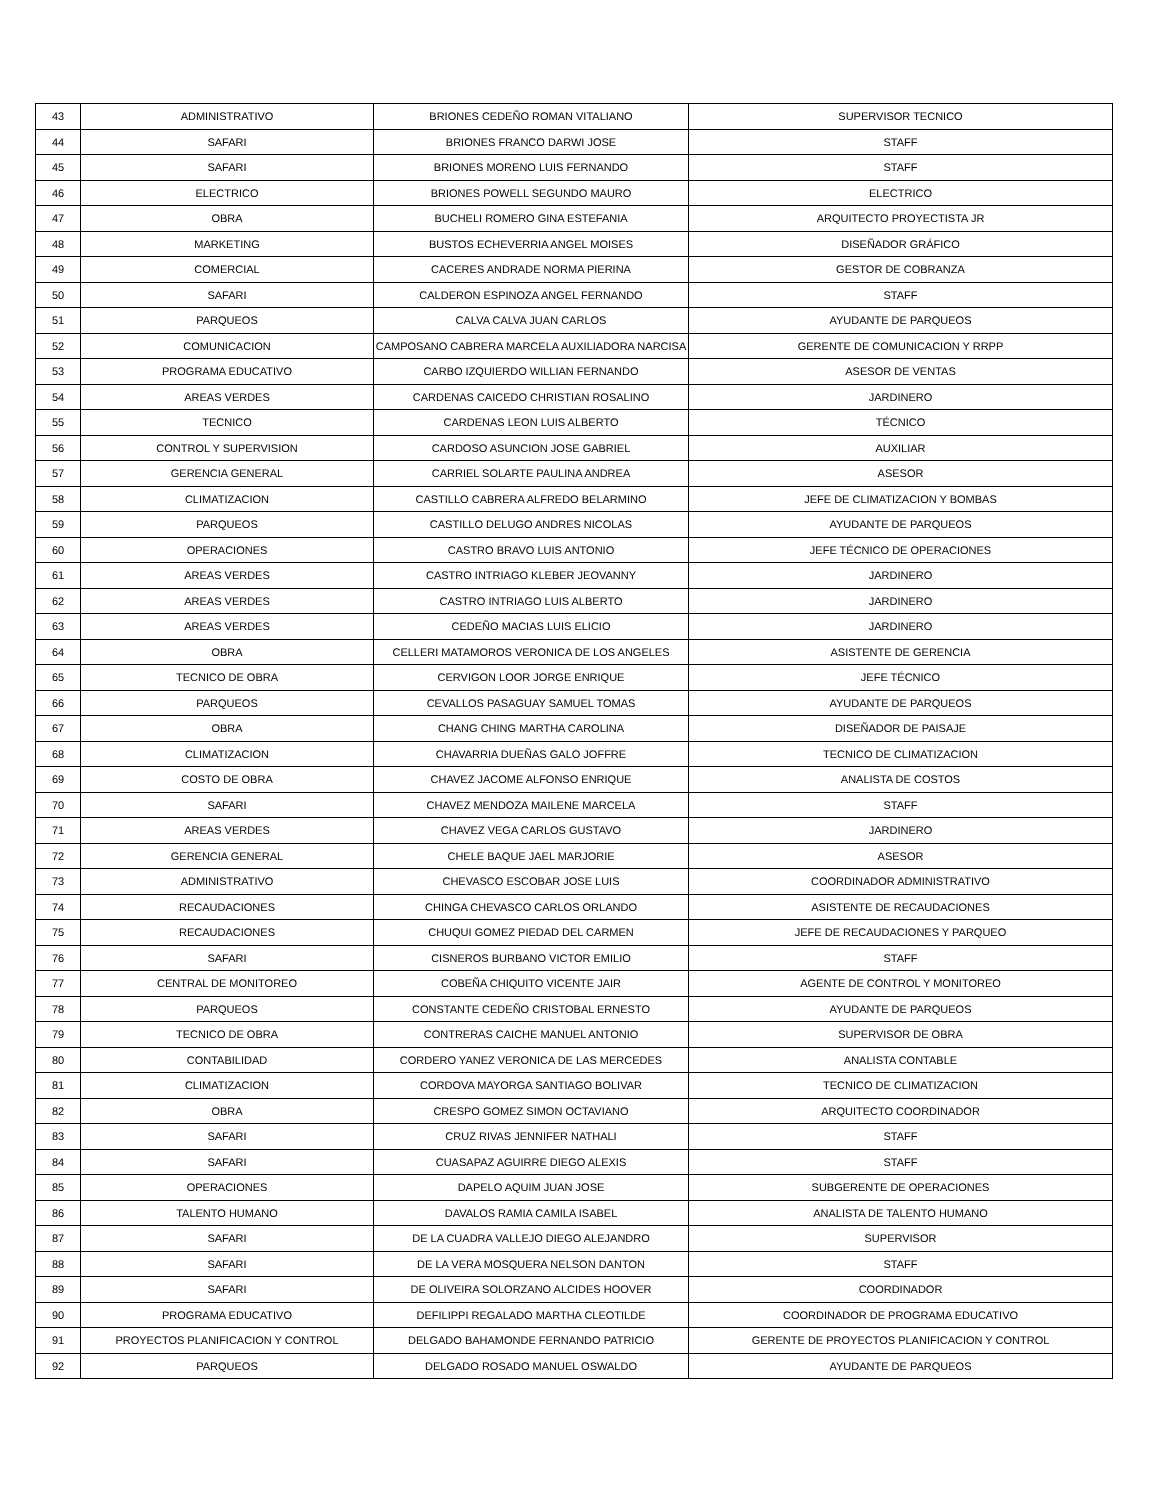| 43 | ADMINISTRATIVO | BRIONES CEDEÑO ROMAN VITALIANO | SUPERVISOR TECNICO |
| 44 | SAFARI | BRIONES FRANCO DARWI JOSE | STAFF |
| 45 | SAFARI | BRIONES MORENO LUIS FERNANDO | STAFF |
| 46 | ELECTRICO | BRIONES POWELL SEGUNDO MAURO | ELECTRICO |
| 47 | OBRA | BUCHELI ROMERO GINA ESTEFANIA | ARQUITECTO PROYECTISTA JR |
| 48 | MARKETING | BUSTOS ECHEVERRIA ANGEL MOISES | DISEÑADOR GRÁFICO |
| 49 | COMERCIAL | CACERES ANDRADE NORMA PIERINA | GESTOR DE COBRANZA |
| 50 | SAFARI | CALDERON ESPINOZA ANGEL FERNANDO | STAFF |
| 51 | PARQUEOS | CALVA CALVA JUAN CARLOS | AYUDANTE DE PARQUEOS |
| 52 | COMUNICACION | CAMPOSANO CABRERA MARCELA AUXILIADORA NARCISA | GERENTE DE COMUNICACION Y RRPP |
| 53 | PROGRAMA EDUCATIVO | CARBO IZQUIERDO WILLIAN FERNANDO | ASESOR DE VENTAS |
| 54 | AREAS VERDES | CARDENAS CAICEDO CHRISTIAN ROSALINO | JARDINERO |
| 55 | TECNICO | CARDENAS LEON LUIS ALBERTO | TÉCNICO |
| 56 | CONTROL Y SUPERVISION | CARDOSO ASUNCION JOSE GABRIEL | AUXILIAR |
| 57 | GERENCIA GENERAL | CARRIEL SOLARTE PAULINA ANDREA | ASESOR |
| 58 | CLIMATIZACION | CASTILLO CABRERA ALFREDO BELARMINO | JEFE DE CLIMATIZACION Y BOMBAS |
| 59 | PARQUEOS | CASTILLO DELUGO ANDRES NICOLAS | AYUDANTE DE PARQUEOS |
| 60 | OPERACIONES | CASTRO BRAVO LUIS ANTONIO | JEFE TÉCNICO DE OPERACIONES |
| 61 | AREAS VERDES | CASTRO INTRIAGO KLEBER JEOVANNY | JARDINERO |
| 62 | AREAS VERDES | CASTRO INTRIAGO LUIS ALBERTO | JARDINERO |
| 63 | AREAS VERDES | CEDEÑO MACIAS LUIS ELICIO | JARDINERO |
| 64 | OBRA | CELLERI MATAMOROS VERONICA DE LOS ANGELES | ASISTENTE DE GERENCIA |
| 65 | TECNICO DE OBRA | CERVIGON LOOR JORGE ENRIQUE | JEFE TÉCNICO |
| 66 | PARQUEOS | CEVALLOS PASAGUAY SAMUEL TOMAS | AYUDANTE DE PARQUEOS |
| 67 | OBRA | CHANG CHING MARTHA CAROLINA | DISEÑADOR DE PAISAJE |
| 68 | CLIMATIZACION | CHAVARRIA DUEÑAS GALO JOFFRE | TECNICO DE CLIMATIZACION |
| 69 | COSTO DE OBRA | CHAVEZ JACOME ALFONSO ENRIQUE | ANALISTA DE COSTOS |
| 70 | SAFARI | CHAVEZ MENDOZA MAILENE MARCELA | STAFF |
| 71 | AREAS VERDES | CHAVEZ VEGA CARLOS GUSTAVO | JARDINERO |
| 72 | GERENCIA GENERAL | CHELE BAQUE JAEL MARJORIE | ASESOR |
| 73 | ADMINISTRATIVO | CHEVASCO ESCOBAR JOSE LUIS | COORDINADOR ADMINISTRATIVO |
| 74 | RECAUDACIONES | CHINGA CHEVASCO CARLOS ORLANDO | ASISTENTE DE RECAUDACIONES |
| 75 | RECAUDACIONES | CHUQUI GOMEZ PIEDAD DEL CARMEN | JEFE DE RECAUDACIONES Y PARQUEO |
| 76 | SAFARI | CISNEROS BURBANO VICTOR EMILIO | STAFF |
| 77 | CENTRAL DE MONITOREO | COBEÑA CHIQUITO VICENTE JAIR | AGENTE DE CONTROL Y MONITOREO |
| 78 | PARQUEOS | CONSTANTE CEDEÑO CRISTOBAL ERNESTO | AYUDANTE DE PARQUEOS |
| 79 | TECNICO DE OBRA | CONTRERAS CAICHE MANUEL ANTONIO | SUPERVISOR DE OBRA |
| 80 | CONTABILIDAD | CORDERO YANEZ VERONICA DE LAS MERCEDES | ANALISTA CONTABLE |
| 81 | CLIMATIZACION | CORDOVA MAYORGA SANTIAGO BOLIVAR | TECNICO DE CLIMATIZACION |
| 82 | OBRA | CRESPO GOMEZ SIMON OCTAVIANO | ARQUITECTO COORDINADOR |
| 83 | SAFARI | CRUZ RIVAS JENNIFER NATHALI | STAFF |
| 84 | SAFARI | CUASAPAZ AGUIRRE DIEGO ALEXIS | STAFF |
| 85 | OPERACIONES | DAPELO AQUIM JUAN JOSE | SUBGERENTE DE OPERACIONES |
| 86 | TALENTO HUMANO | DAVALOS RAMIA CAMILA ISABEL | ANALISTA DE TALENTO HUMANO |
| 87 | SAFARI | DE LA CUADRA VALLEJO DIEGO ALEJANDRO | SUPERVISOR |
| 88 | SAFARI | DE LA VERA MOSQUERA NELSON DANTON | STAFF |
| 89 | SAFARI | DE OLIVEIRA SOLORZANO ALCIDES HOOVER | COORDINADOR |
| 90 | PROGRAMA EDUCATIVO | DEFILIPPI REGALADO MARTHA CLEOTILDE | COORDINADOR DE PROGRAMA EDUCATIVO |
| 91 | PROYECTOS PLANIFICACION Y CONTROL | DELGADO BAHAMONDE FERNANDO PATRICIO | GERENTE DE PROYECTOS PLANIFICACION Y CONTROL |
| 92 | PARQUEOS | DELGADO ROSADO MANUEL OSWALDO | AYUDANTE DE PARQUEOS |